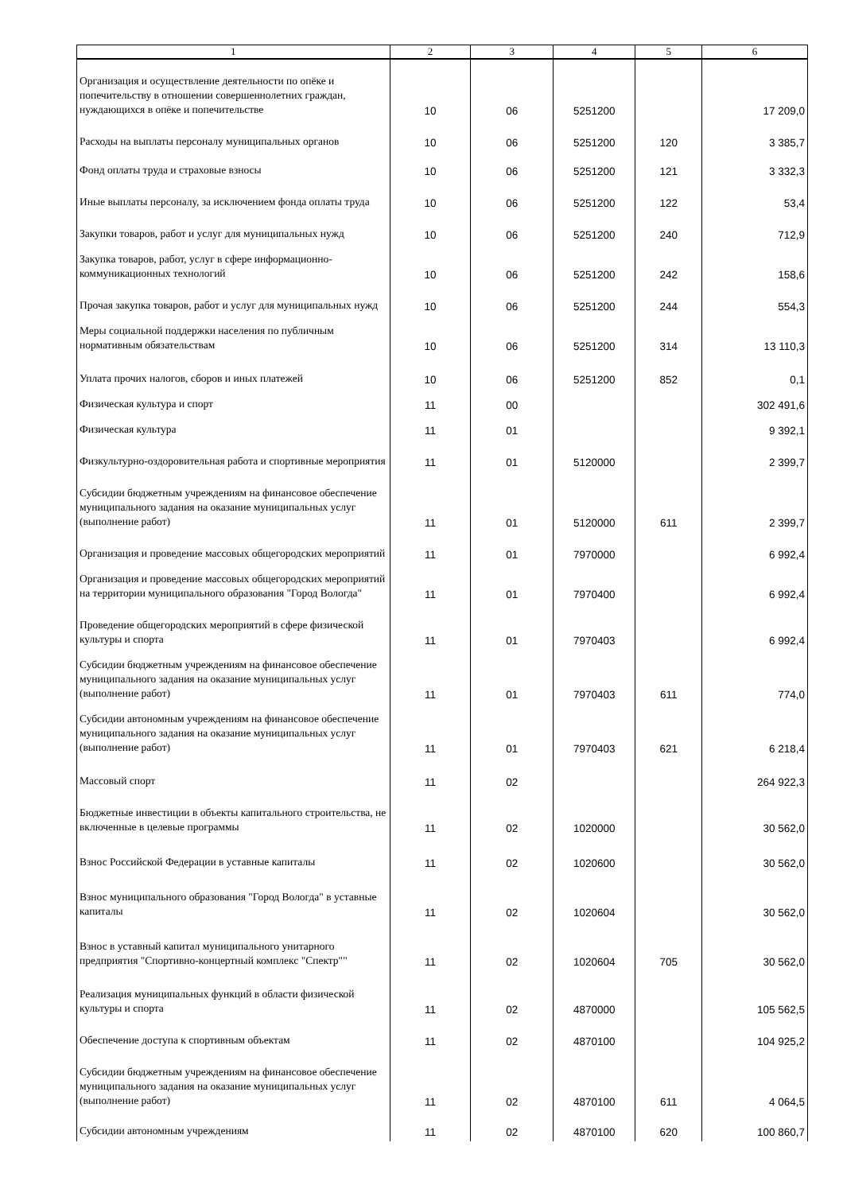| 1 | 2 | 3 | 4 | 5 | 6 |
| --- | --- | --- | --- | --- | --- |
| Организация и осуществление деятельности по опёке и попечительству в отношении совершеннолетних граждан, нуждающихся в опёке и попечительстве | 10 | 06 | 5251200 | | 17 209,0 |
| Расходы на выплаты персоналу муниципальных органов | 10 | 06 | 5251200 | 120 | 3 385,7 |
| Фонд оплаты труда и страховые взносы | 10 | 06 | 5251200 | 121 | 3 332,3 |
| Иные выплаты персоналу, за исключением фонда оплаты труда | 10 | 06 | 5251200 | 122 | 53,4 |
| Закупки товаров, работ и услуг для муниципальных нужд | 10 | 06 | 5251200 | 240 | 712,9 |
| Закупка товаров, работ, услуг в сфере информационно-коммуникационных технологий | 10 | 06 | 5251200 | 242 | 158,6 |
| Прочая закупка товаров, работ и услуг для муниципальных нужд | 10 | 06 | 5251200 | 244 | 554,3 |
| Меры социальной поддержки населения по публичным нормативным обязательствам | 10 | 06 | 5251200 | 314 | 13 110,3 |
| Уплата прочих налогов, сборов и иных платежей | 10 | 06 | 5251200 | 852 | 0,1 |
| Физическая культура и спорт | 11 | 00 | | | 302 491,6 |
| Физическая культура | 11 | 01 | | | 9 392,1 |
| Физкультурно-оздоровительная работа и спортивные мероприятия | 11 | 01 | 5120000 | | 2 399,7 |
| Субсидии бюджетным учреждениям на финансовое обеспечение муниципального задания на оказание муниципальных услуг (выполнение работ) | 11 | 01 | 5120000 | 611 | 2 399,7 |
| Организация и проведение массовых общегородских мероприятий | 11 | 01 | 7970000 | | 6 992,4 |
| Организация и проведение массовых общегородских мероприятий на территории муниципального образования "Город Вологда" | 11 | 01 | 7970400 | | 6 992,4 |
| Проведение общегородских мероприятий в сфере физической культуры и спорта | 11 | 01 | 7970403 | | 6 992,4 |
| Субсидии бюджетным учреждениям на финансовое обеспечение муниципального задания на оказание муниципальных услуг (выполнение работ) | 11 | 01 | 7970403 | 611 | 774,0 |
| Субсидии автономным учреждениям на финансовое обеспечение муниципального задания на оказание муниципальных услуг (выполнение работ) | 11 | 01 | 7970403 | 621 | 6 218,4 |
| Массовый спорт | 11 | 02 | | | 264 922,3 |
| Бюджетные инвестиции в объекты капитального строительства, не включенные в целевые программы | 11 | 02 | 1020000 | | 30 562,0 |
| Взнос Российской Федерации в уставные капиталы | 11 | 02 | 1020600 | | 30 562,0 |
| Взнос муниципального образования "Город Вологда" в уставные капиталы | 11 | 02 | 1020604 | | 30 562,0 |
| Взнос в уставный капитал муниципального унитарного предприятия "Спортивно-концертный комплекс "Спектр"" | 11 | 02 | 1020604 | 705 | 30 562,0 |
| Реализация муниципальных функций в области физической культуры и спорта | 11 | 02 | 4870000 | | 105 562,5 |
| Обеспечение доступа к спортивным объектам | 11 | 02 | 4870100 | | 104 925,2 |
| Субсидии бюджетным учреждениям на финансовое обеспечение муниципального задания на оказание муниципальных услуг (выполнение работ) | 11 | 02 | 4870100 | 611 | 4 064,5 |
| Субсидии автономным учреждениям | 11 | 02 | 4870100 | 620 | 100 860,7 |